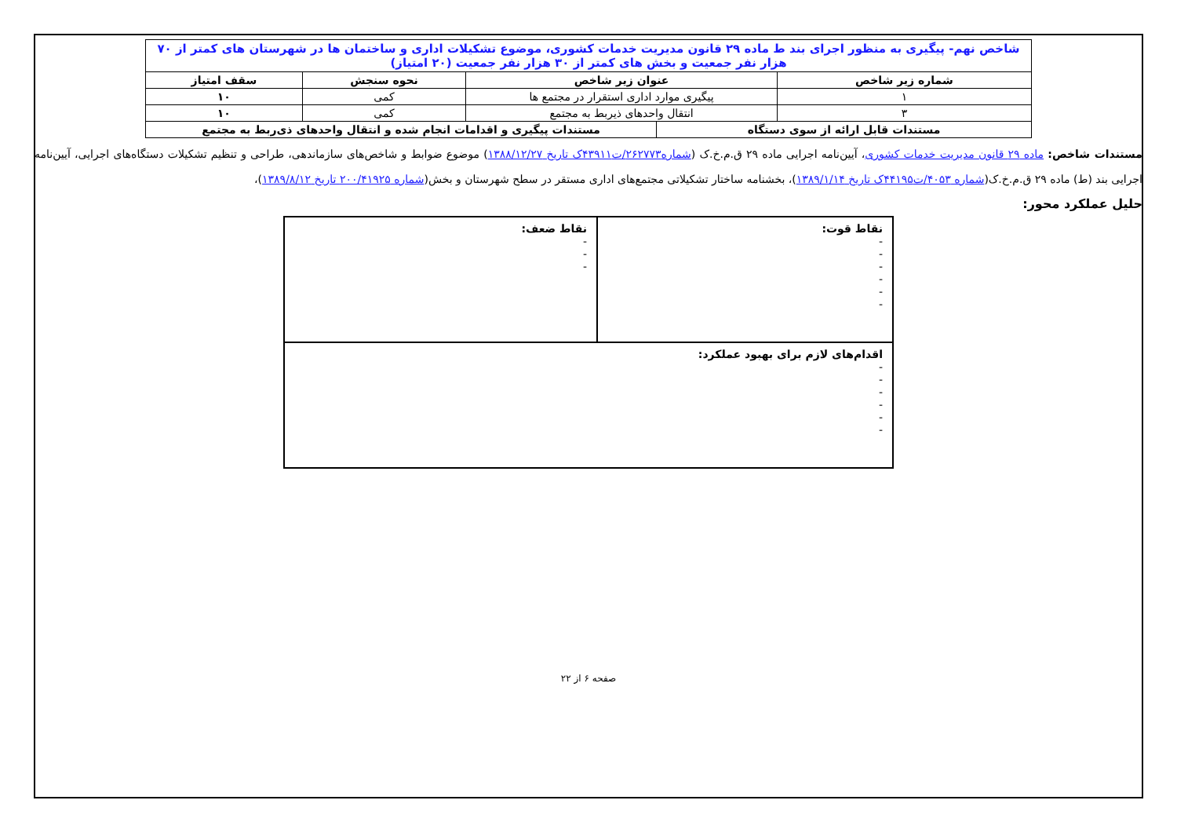| شاخص نهم- پیگیری به منظور اجرای بند ط ماده ۲۹ قانون مدیریت خدمات کشوری، موضوع تشکیلات اداری و ساختمان ها در شهرستان های کمتر از ۷۰ هزار نفر جمعیت و بخش های کمتر از ۳۰ هزار نفر جمعیت (۲۰ امتیاز) | | | | |
| شماره زیر شاخص | عنوان زیر شاخص | | نحوه سنجش | سقف امتیاز |
| ۱ | پیگیری موارد اداری استقرار در مجتمع ها | | کمی | ۱۰ |
| ۳ | انتقال واحدهای ذیربط به مجتمع | | کمی | ۱۰ |
| مستندات قابل ارائه از سوی دستگاه | | مستندات پیگیری و اقدامات انجام شده و انتقال واحدهای ذی‌ربط به مجتمع | | |
مستندات شاخص: ماده ۲۹ قانون مدیریت خدمات کشوری، آیین‌نامه اجرایی ماده ۲۹ ق.م.خ.ک (شماره۲۶۲۷۷۳/ت۴۳۹۱۱ک تاریخ ۱۳۸۸/۱۲/۲۷) موضوع ضوابط و شاخص‌های سازماندهی، طراحی و تنظیم تشکیلات دستگاه‌های اجرایی، آیین‌نامه اجرایی بند (ط) ماده ۲۹ ق.م.خ.ک(شماره ۴۰۵۳/ت۴۴۱۹۵ک تاریخ ۱۳۸۹/۱/۱۴)، بخشنامه ساختار تشکیلاتی مجتمع‌های اداری مستقر در سطح شهرستان و بخش(شماره ۲۰۰/۴۱۹۲۵ تاریخ ۱۳۸۹/۸/۱۲)،
حلیل عملکرد محور:
| نقاط قوت: - - - - - - | نقاط ضعف: - - - |
| اقدام‌های لازم برای بهبود عملکرد: - - - - - - | |
صفحه ۶ از ۲۲